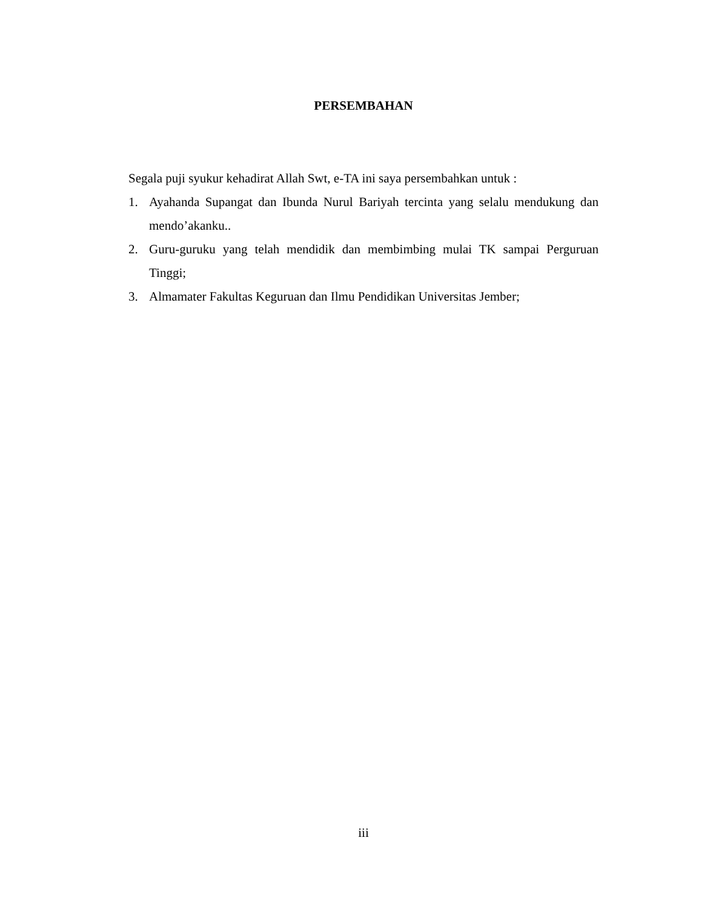PERSEMBAHAN
Segala puji syukur kehadirat Allah Swt, e-TA ini saya persembahkan untuk :
1. Ayahanda Supangat dan Ibunda Nurul Bariyah tercinta yang selalu mendukung dan mendo’akanku..
2. Guru-guruku yang telah mendidik dan membimbing mulai TK sampai Perguruan Tinggi;
3. Almamater Fakultas Keguruan dan Ilmu Pendidikan Universitas Jember;
iii